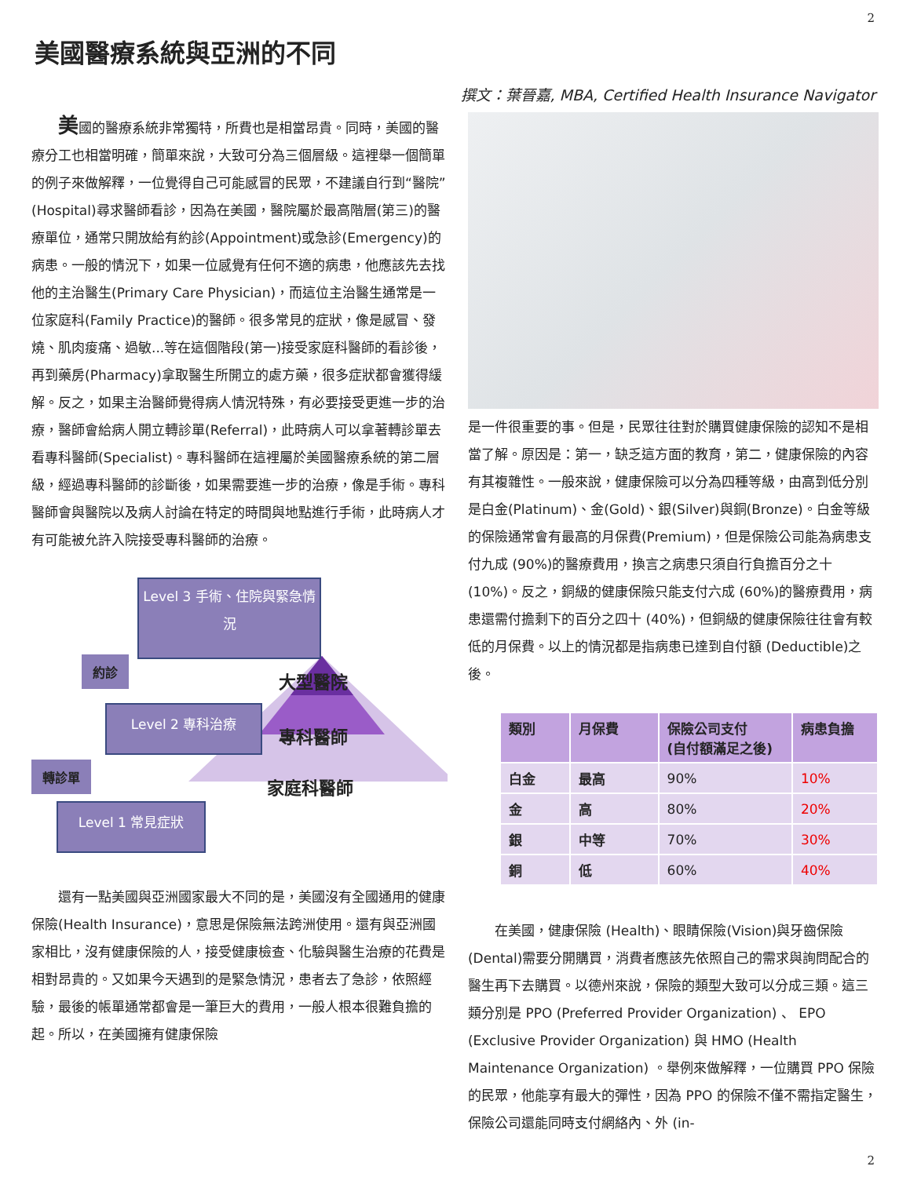2
美國醫療系統與亞洲的不同
撰文：葉晉嘉, MBA, Certified Health Insurance Navigator
  美國的醫療系統非常獨特，所費也是相當昂貴。同時，美國的醫療分工也相當明確，簡單來說，大致可分為三個層級。這裡舉一個簡單的例子來做解釋，一位覺得自己可能感冒的民眾，不建議自行到“醫院” (Hospital)尋求醫師看診，因為在美國，醫院屬於最高階層(第三)的醫療單位，通常只開放給有約診(Appointment)或急診(Emergency)的病患。一般的情況下，如果一位感覺有任何不適的病患，他應該先去找他的主治醫生(Primary Care Physician)，而這位主治醫生通常是一位家庭科(Family Practice)的醫師。很多常見的症狀，像是感冒、發燒、肌肉痠痛、過敏...等在這個階段(第一)接受家庭科醫師的看診後，再到藥房(Pharmacy)拿取醫生所開立的處方藥，很多症狀都會獲得緩解。反之，如果主治醫師覺得病人情況特殊，有必要接受更進一步的治療，醫師會給病人開立轉診單(Referral)，此時病人可以拿著轉診單去看專科醫師(Specialist)。專科醫師在這裡屬於美國醫療系統的第二層級，經過專科醫師的診斷後，如果需要進一步的治療，像是手術。專科醫師會與醫院以及病人討論在特定的時間與地點進行手術，此時病人才有可能被允許入院接受專科醫師的治療。
Level 3 手術、住院與緊急情況
約診
大型醫院
Level 2 專科治療
專科醫師
轉診單
家庭科醫師
Level 1 常見症狀
  還有一點美國與亞洲國家最大不同的是，美國沒有全國通用的健康保險(Health Insurance)，意思是保險無法跨洲使用。還有與亞洲國家相比，沒有健康保險的人，接受健康檢查、化驗與醫生治療的花費是相對昂貴的。又如果今天遇到的是緊急情況，患者去了急診，依照經驗，最後的帳單通常都會是一筆巨大的費用，一般人根本很難負擔的起。所以，在美國擁有健康保險
是一件很重要的事。但是，民眾往往對於購買健康保險的認知不是相當了解。原因是：第一，缺乏這方面的教育，第二，健康保險的內容有其複雜性。一般來說，健康保險可以分為四種等級，由高到低分別是白金(Platinum)、金(Gold)、銀(Silver)與銅(Bronze)。白金等級的保險通常會有最高的月保費(Premium)，但是保險公司能為病患支付九成 (90%)的醫療費用，換言之病患只須自行負擔百分之十 (10%)。反之，銅級的健康保險只能支付六成 (60%)的醫療費用，病患還需付擔剩下的百分之四十 (40%)，但銅級的健康保險往往會有較低的月保費。以上的情況都是指病患已達到自付額 (Deductible)之後。
| 類別 | 月保費 | 保險公司支付 (自付額滿足之後) | 病患負擔 |
| --- | --- | --- | --- |
| 白金 | 最高 | 90% | 10% |
| 金 | 高 | 80% | 20% |
| 銀 | 中等 | 70% | 30% |
| 銅 | 低 | 60% | 40% |
  在美國，健康保險 (Health)、眼睛保險(Vision)與牙齒保險(Dental)需要分開購買，消費者應該先依照自己的需求與詢問配合的醫生再下去購買。以德州來說，保險的類型大致可以分成三類。這三類分別是 PPO (Preferred Provider Organization) 、 EPO (Exclusive Provider Organization) 與 HMO (Health Maintenance Organization) 。舉例來做解釋，一位購買 PPO 保險的民眾，他能享有最大的彈性，因為 PPO 的保險不僅不需指定醫生，保險公司還能同時支付網絡內、外 (in-
2